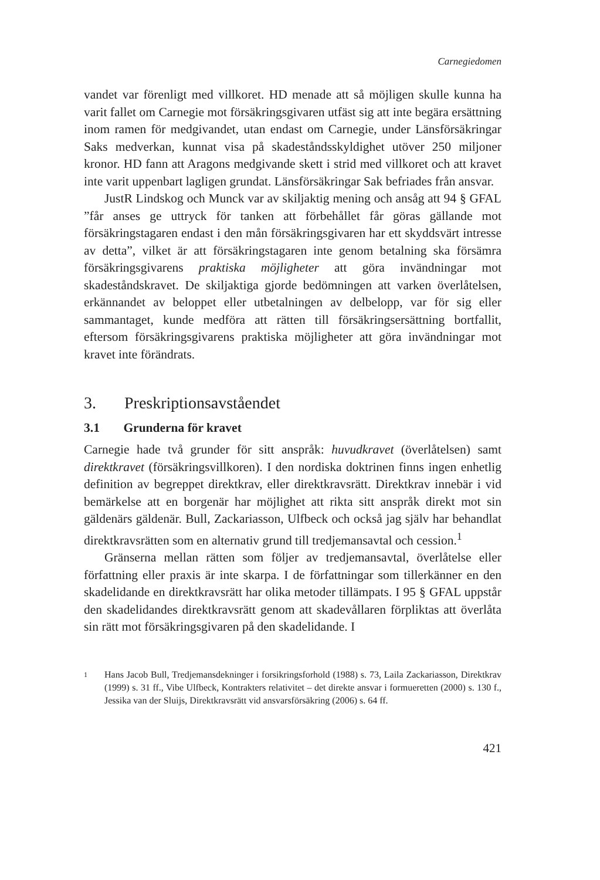Carnegiedomen
vandet var förenligt med villkoret. HD menade att så möjligen skulle kunna ha varit fallet om Carnegie mot försäkringsgivaren utfäst sig att inte begära ersättning inom ramen för medgivandet, utan endast om Carnegie, under Länsförsäkringar Saks medverkan, kunnat visa på skadeståndsskyldighet utöver 250 miljoner kronor. HD fann att Aragons medgivande skett i strid med villkoret och att kravet inte varit uppenbart lagligen grundat. Länsförsäkringar Sak befriades från ansvar.
JustR Lindskog och Munck var av skiljaktig mening och ansåg att 94 § GFAL ”får anses ge uttryck för tanken att förbehållet får göras gällande mot försäkringstagaren endast i den mån försäkringsgivaren har ett skyddsvärt intresse av detta”, vilket är att försäkringstagaren inte genom betalning ska försämra försäkringsgivarens praktiska möjligheter att göra invändningar mot skadeståndskravet. De skiljaktiga gjorde bedömningen att varken överlåtelsen, erkännandet av beloppet eller utbetalningen av delbelopp, var för sig eller sammantaget, kunde medföra att rätten till försäkringsersättning bortfallit, eftersom försäkringsgivarens praktiska möjligheter att göra invändningar mot kravet inte förändrats.
3. Preskriptionsavståendet
3.1 Grunderna för kravet
Carnegie hade två grunder för sitt anspråk: huvudkravet (överlåtelsen) samt direktkravet (försäkringsvillkoren). I den nordiska doktrinen finns ingen enhetlig definition av begreppet direktkrav, eller direktkravsrätt. Direktkrav innebär i vid bemärkelse att en borgenär har möjlighet att rikta sitt anspråk direkt mot sin gäldenärs gäldenär. Bull, Zackariasson, Ulfbeck och också jag själv har behandlat direktkravsrätten som en alternativ grund till tredjemansavtal och cession.<sup>1</sup>
Gränserna mellan rätten som följer av tredjemansavtal, överlåtelse eller författning eller praxis är inte skarpa. I de författningar som tillerkänner en den skadelidande en direktkravsrätt har olika metoder tillämpats. I 95 § GFAL uppstår den skadelidandes direktkravsrätt genom att skadevållaren förpliktas att överlåta sin rätt mot försäkringsgivaren på den skadelidande. I
1
Hans Jacob Bull, Tredjemansdekninger i forsikringsforhold (1988) s. 73, Laila Zackariasson, Direktkrav (1999) s. 31 ff., Vibe Ulfbeck, Kontrakters relativitet – det direkte ansvar i formueretten (2000) s. 130 f., Jessika van der Sluijs, Direktkravsrätt vid ansvarsförsäkring (2006) s. 64 ff.
421